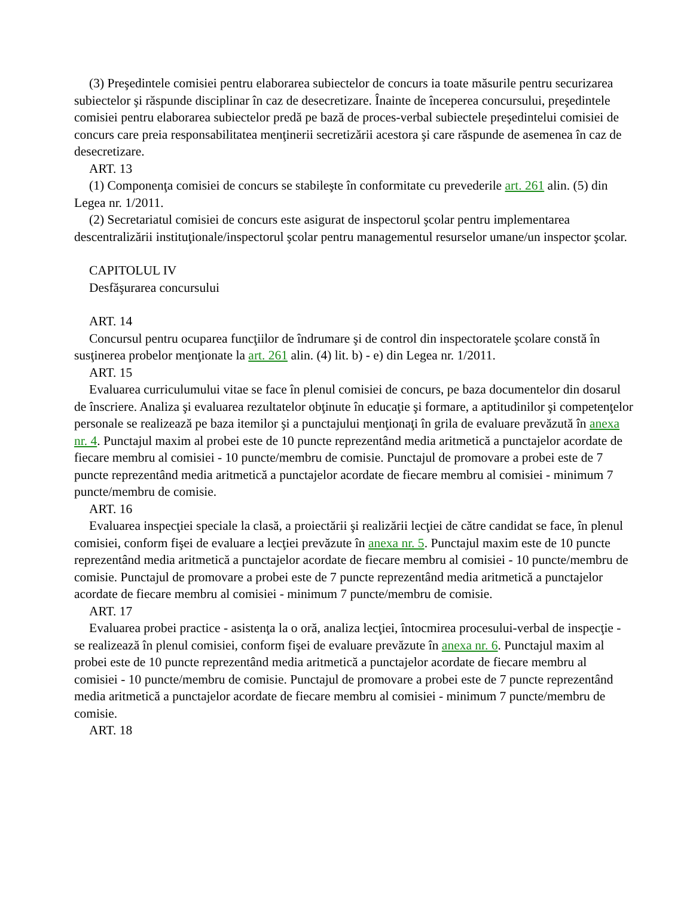(3) Preşedintele comisiei pentru elaborarea subiectelor de concurs ia toate măsurile pentru securizarea subiectelor şi răspunde disciplinar în caz de desecretizare. Înainte de începerea concursului, preşedintele comisiei pentru elaborarea subiectelor predă pe bază de proces-verbal subiectele preşedintelui comisiei de concurs care preia responsabilitatea menţinerii secretizării acestora şi care răspunde de asemenea în caz de desecretizare.
ART. 13
(1) Componenţa comisiei de concurs se stabileşte în conformitate cu prevederile art. 261 alin. (5) din Legea nr. 1/2011.
(2) Secretariatul comisiei de concurs este asigurat de inspectorul şcolar pentru implementarea descentralizării instituţionale/inspectorul şcolar pentru managementul resurselor umane/un inspector şcolar.
CAPITOLUL IV
Desfăşurarea concursului
ART. 14
Concursul pentru ocuparea funcţiilor de îndrumare şi de control din inspectoratele şcolare constă în susţinerea probelor menţionate la art. 261 alin. (4) lit. b) - e) din Legea nr. 1/2011.
ART. 15
Evaluarea curriculumului vitae se face în plenul comisiei de concurs, pe baza documentelor din dosarul de înscriere. Analiza şi evaluarea rezultatelor obţinute în educaţie şi formare, a aptitudinilor şi competenţelor personale se realizează pe baza itemilor şi a punctajului menţionaţi în grila de evaluare prevăzută în anexa nr. 4. Punctajul maxim al probei este de 10 puncte reprezentând media aritmetică a punctajelor acordate de fiecare membru al comisiei - 10 puncte/membru de comisie. Punctajul de promovare a probei este de 7 puncte reprezentând media aritmetică a punctajelor acordate de fiecare membru al comisiei - minimum 7 puncte/membru de comisie.
ART. 16
Evaluarea inspecţiei speciale la clasă, a proiectării şi realizării lecţiei de către candidat se face, în plenul comisiei, conform fişei de evaluare a lecţiei prevăzute în anexa nr. 5. Punctajul maxim este de 10 puncte reprezentând media aritmetică a punctajelor acordate de fiecare membru al comisiei - 10 puncte/membru de comisie. Punctajul de promovare a probei este de 7 puncte reprezentând media aritmetică a punctajelor acordate de fiecare membru al comisiei - minimum 7 puncte/membru de comisie.
ART. 17
Evaluarea probei practice - asistenţa la o oră, analiza lecţiei, întocmirea procesului-verbal de inspecţie - se realizează în plenul comisiei, conform fişei de evaluare prevăzute în anexa nr. 6. Punctajul maxim al probei este de 10 puncte reprezentând media aritmetică a punctajelor acordate de fiecare membru al comisiei - 10 puncte/membru de comisie. Punctajul de promovare a probei este de 7 puncte reprezentând media aritmetică a punctajelor acordate de fiecare membru al comisiei - minimum 7 puncte/membru de comisie.
ART. 18